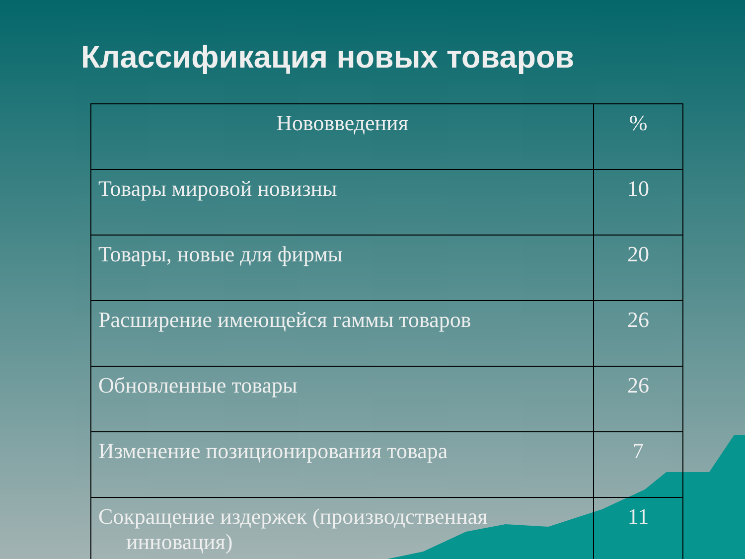Классификация новых товаров
| Нововведения | % |
| --- | --- |
| Товары мировой новизны | 10 |
| Товары, новые для фирмы | 20 |
| Расширение имеющейся гаммы товаров | 26 |
| Обновленные товары | 26 |
| Изменение позиционирования товара | 7 |
| Сокращение издержек (производственная инновация) | 11 |